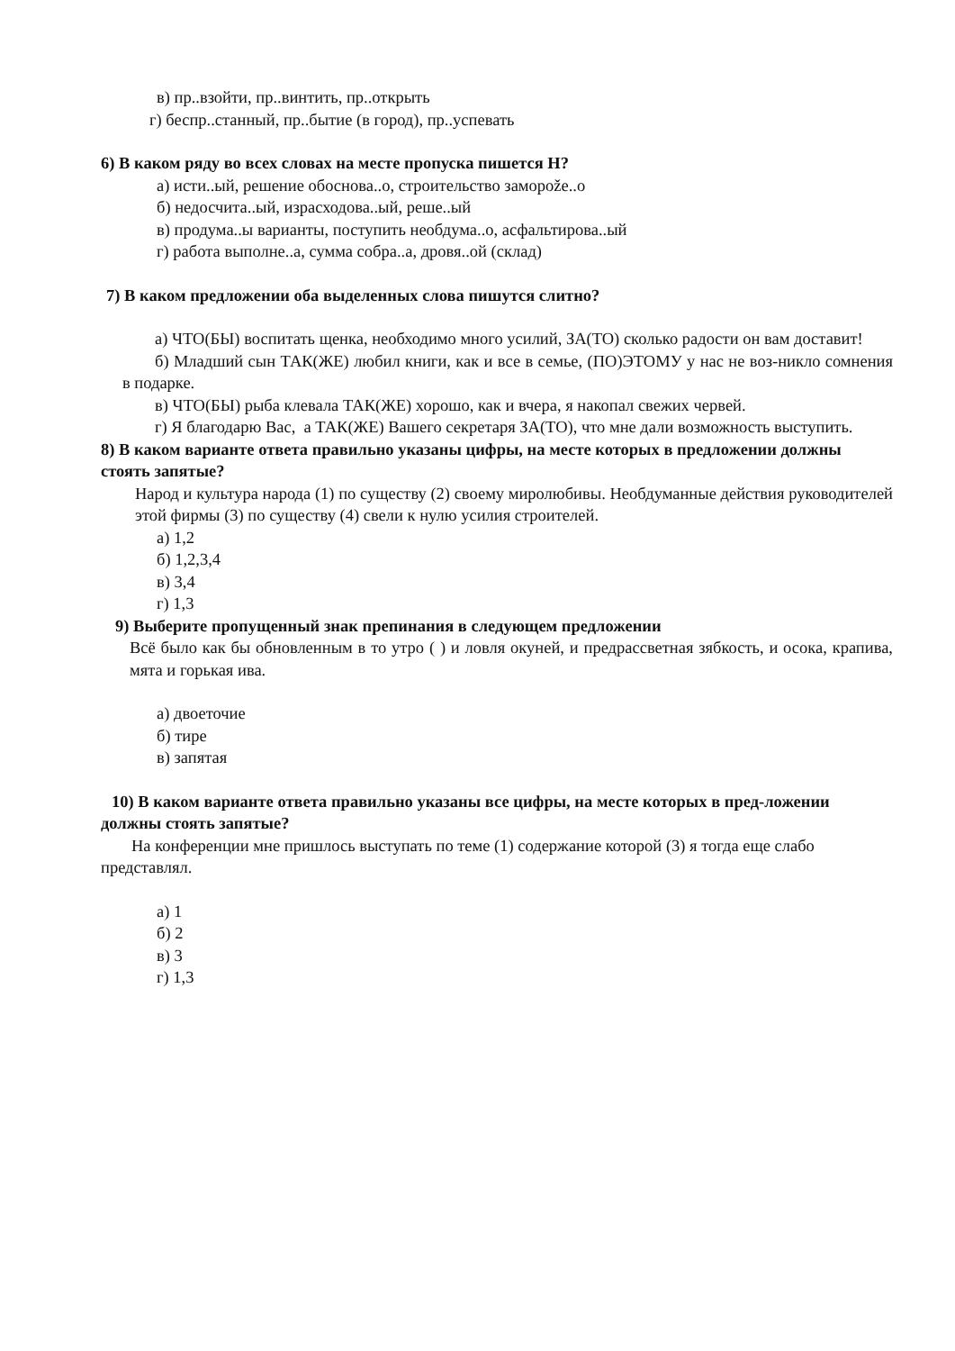в) пр..взойти, пр..винтить, пр..открыть
г) беспр..станный, пр..бытие (в город), пр..успевать
6) В каком ряду во всех словах на месте пропуска пишется Н?
а) исти..ый, решение обоснова..о, строительство заморože..о
б) недосчита..ый, израсходова..ый, реше..ый
в) продума..ы варианты, поступить необдума..о, асфальтирова..ый
г) работа выполне..а, сумма собра..а, дровя..ой (склад)
7) В каком предложении оба выделенных слова пишутся слитно?
а) ЧТО(БЫ) воспитать щенка, необходимо много усилий, ЗА(ТО) сколько радости он вам доставит!
б) Младший сын ТАК(ЖЕ) любил книги, как и все в семье, (ПО)ЭТОМУ у нас не воз-никло сомнения в подарке.
в) ЧТО(БЫ) рыба клевала ТАК(ЖЕ) хорошо, как и вчера, я накопал свежих червей.
г) Я благодарю Вас, а ТАК(ЖЕ) Вашего секретаря ЗА(ТО), что мне дали возможность выступить.
8) В каком варианте ответа правильно указаны цифры, на месте которых в предложении должны стоять запятые?
Народ и культура народа (1) по существу (2) своему миролюбивы. Необдуманные действия руководителей этой фирмы (3) по существу (4) свели к нулю усилия строителей.
а) 1,2
б) 1,2,3,4
в) 3,4
г) 1,3
9) Выберите пропущенный знак препинания в следующем предложении
Всё было как бы обновленным в то утро ( ) и ловля окуней, и предрассветная зябкость, и осока, крапива, мята и горькая ива.
а) двоеточие
б) тире
в) запятая
10) В каком варианте ответа правильно указаны все цифры, на месте которых в пред-ложении должны стоять запятые?
На конференции мне пришлось выступать по теме (1) содержание которой (3) я тогда еще слабо представлял.
а) 1
б) 2
в) 3
г) 1,3